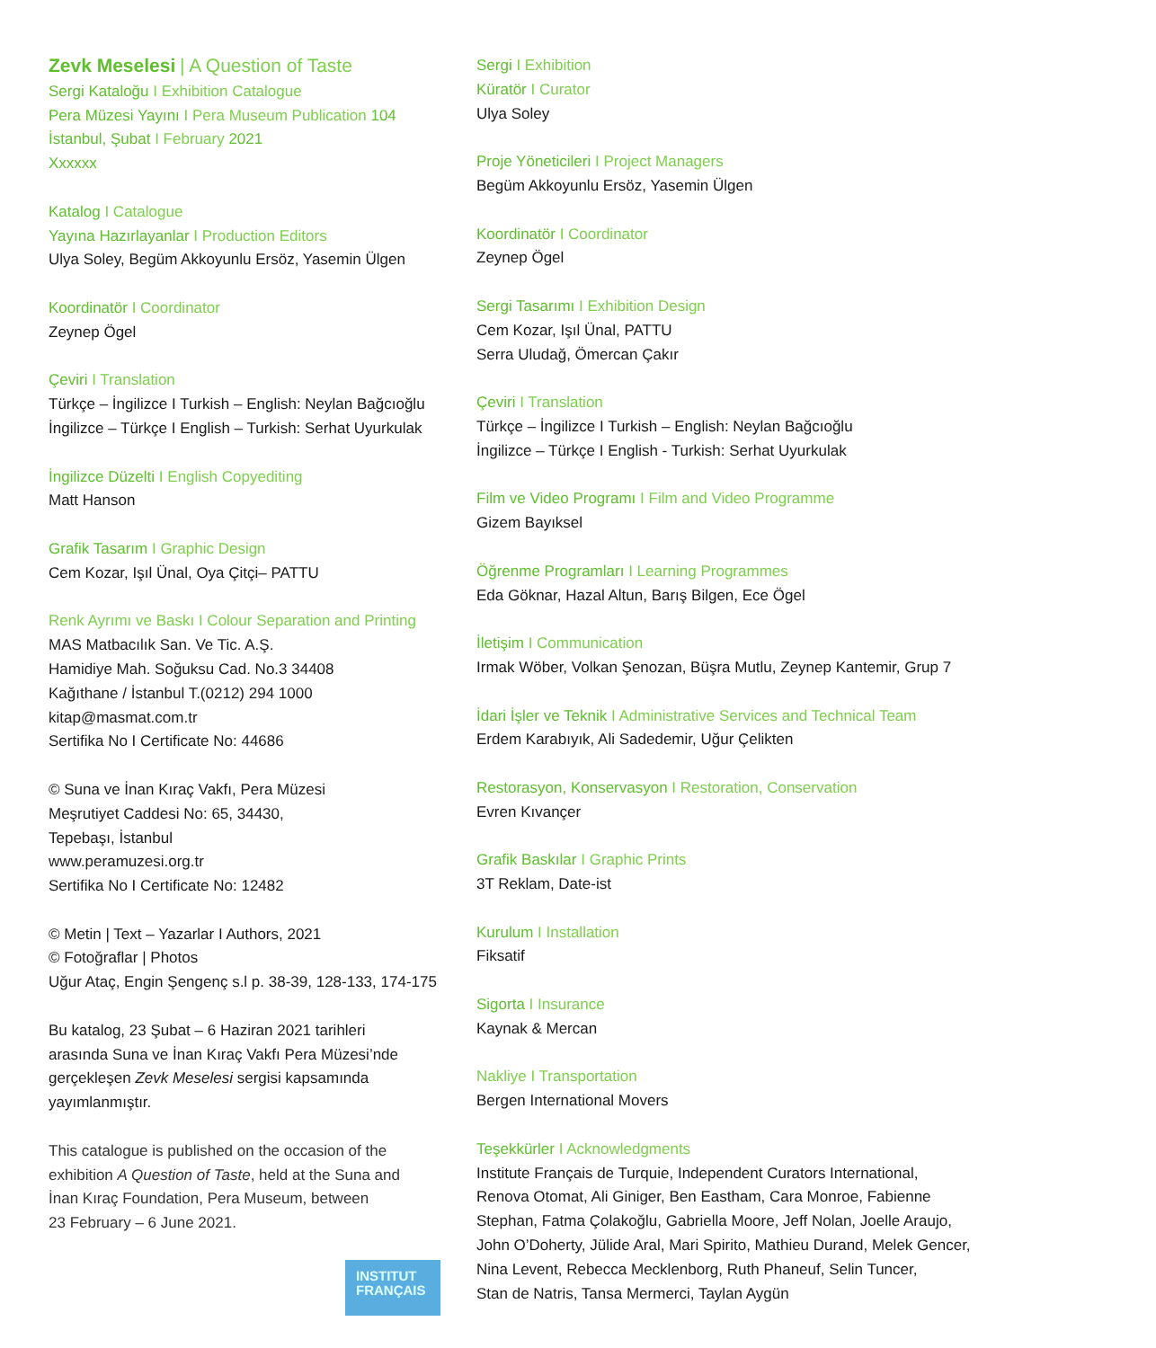Zevk Meselesi | A Question of Taste
Sergi Kataloğu I Exhibition Catalogue
Pera Müzesi Yayını I Pera Museum Publication 104
İstanbul, Şubat I February 2021
Xxxxxx
Katalog I Catalogue
Yayına Hazırlayanlar I Production Editors
Ulya Soley, Begüm Akkoyunlu Ersöz, Yasemin Ülgen
Koordinatör I Coordinator
Zeynep Ögel
Çeviri I Translation
Türkçe – İngilizce I Turkish – English: Neylan Bağcıoğlu
İngilizce – Türkçe I English – Turkish: Serhat Uyurkulak
İngilizce Düzelti I English Copyediting
Matt Hanson
Grafik Tasarım I Graphic Design
Cem Kozar, Işıl Ünal, Oya Çitçi– PATTU
Renk Ayrımı ve Baskı I Colour Separation and Printing
MAS Matbacılık San. Ve Tic. A.Ş.
Hamidiye Mah. Soğuksu Cad. No.3 34408
Kağıthane / İstanbul T.(0212) 294 1000
kitap@masmat.com.tr
Sertifika No I Certificate No: 44686
© Suna ve İnan Kıraç Vakfı, Pera Müzesi
Meşrutiyet Caddesi No: 65, 34430,
Tepebaşı, İstanbul
www.peramuzesi.org.tr
Sertifika No I Certificate No: 12482
© Metin | Text – Yazarlar I Authors, 2021
© Fotoğraflar | Photos
Uğur Ataç, Engin Şengenç s.l p. 38-39, 128-133, 174-175
Bu katalog, 23 Şubat – 6 Haziran 2021 tarihleri
arasında Suna ve İnan Kıraç Vakfı Pera Müzesi’nde
gerçekleşen Zevk Meselesi sergisi kapsamında
yayımlanmıştır.
This catalogue is published on the occasion of the
exhibition A Question of Taste, held at the Suna and
İnan Kıraç Foundation, Pera Museum, between
23 February – 6 June 2021.
INSTITUT
FRANÇAIS
Sergi I Exhibition
Küratör I Curator
Ulya Soley
Proje Yöneticileri I Project Managers
Begüm Akkoyunlu Ersöz, Yasemin Ülgen
Koordinatör I Coordinator
Zeynep Ögel
Sergi Tasarımı I Exhibition Design
Cem Kozar, Işıl Ünal, PATTU
Serra Uludağ, Ömercan Çakır
Çeviri I Translation
Türkçe – İngilizce I Turkish – English: Neylan Bağcıoğlu
İngilizce – Türkçe I English - Turkish: Serhat Uyurkulak
Film ve Video Programı I Film and Video Programme
Gizem Bayıksel
Öğrenme Programları I Learning Programmes
Eda Göknar, Hazal Altun, Barış Bilgen, Ece Ögel
İletişim I Communication
Irmak Wöber, Volkan Şenozan, Büşra Mutlu, Zeynep Kantemir, Grup 7
İdari İşler ve Teknik I Administrative Services and Technical Team
Erdem Karabıyık, Ali Sadedemir, Uğur Çelikten
Restorasyon, Konservasyon I Restoration, Conservation
Evren Kıvançer
Grafik Baskılar I Graphic Prints
3T Reklam, Date-ist
Kurulum I Installation
Fiksatif
Sigorta I Insurance
Kaynak & Mercan
Nakliye I Transportation
Bergen International Movers
Teşekkürler I Acknowledgments
Institute Français de Turquie, Independent Curators International,
Renova Otomat, Ali Giniger, Ben Eastham, Cara Monroe, Fabienne
Stephan, Fatma Çolakoğlu, Gabriella Moore, Jeff Nolan, Joelle Araujo,
John O’Doherty, Jülide Aral, Mari Spirito, Mathieu Durand, Melek Gencer,
Nina Levent, Rebecca Mecklenborg, Ruth Phaneuf, Selin Tuncer,
Stan de Natris, Tansa Mermerci, Taylan Aygün